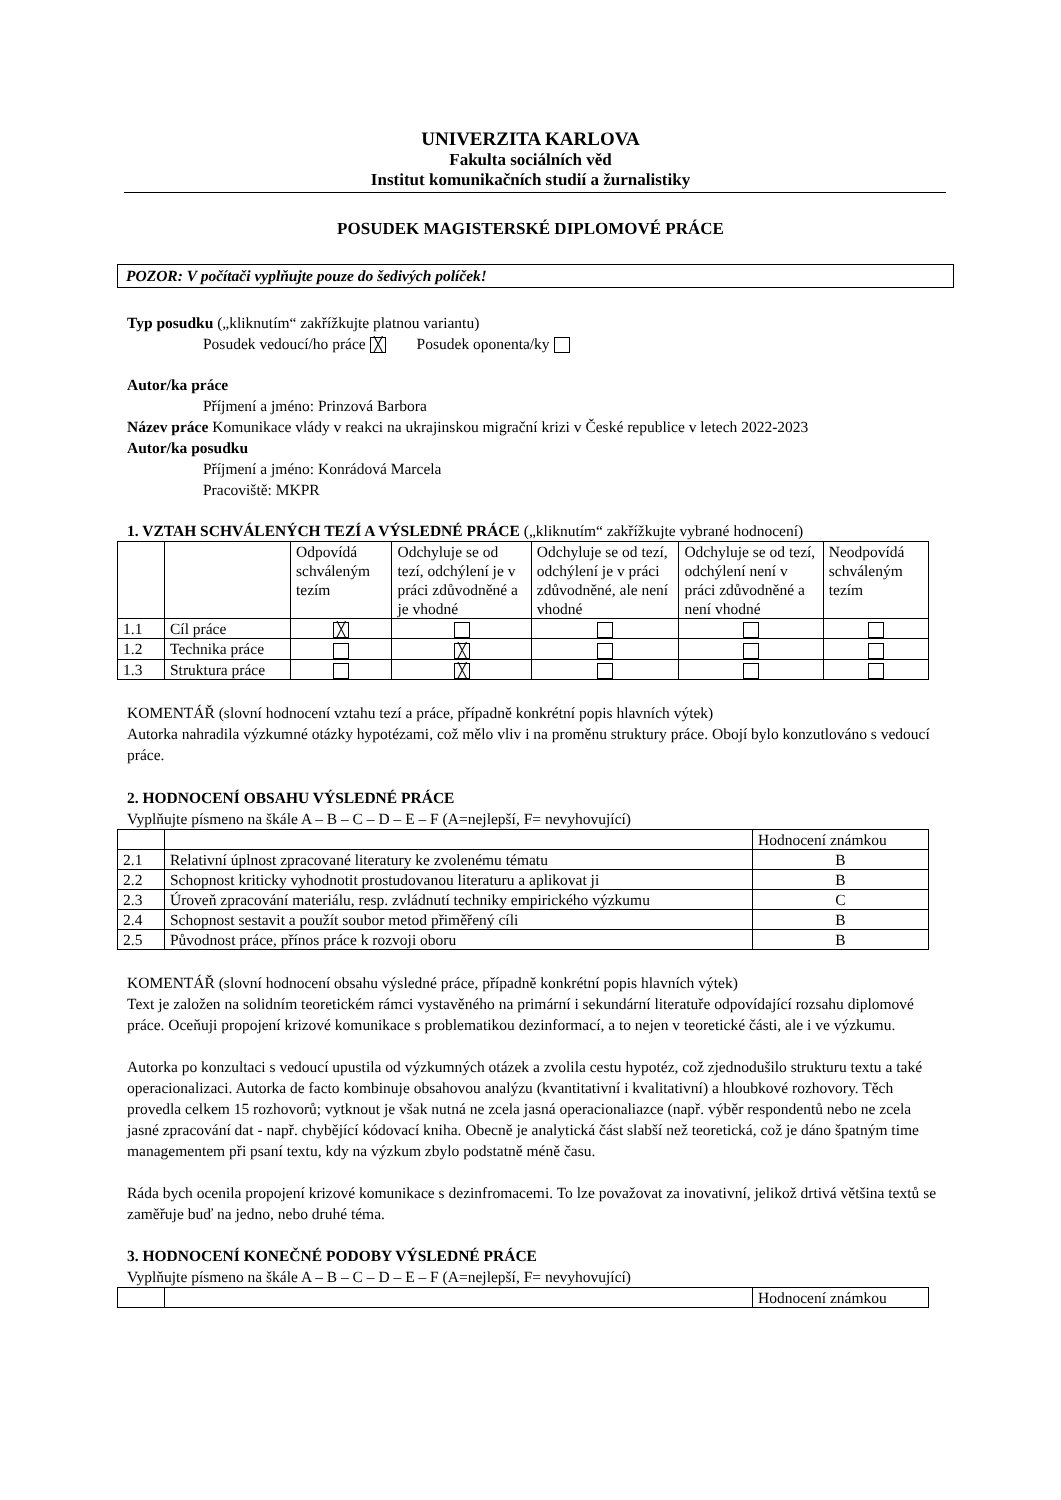UNIVERZITA KARLOVA
Fakulta sociálních věd
Institut komunikačních studií a žurnalistiky
POSUDEK MAGISTERSKÉ DIPLOMOVÉ PRÁCE
POZOR: V počítači vyplňujte pouze do šedivých políček!
Typ posudku („kliknutím“ zakřížkujte platnou variantu)
Posudek vedoucí/ho práce ╳ Posudek oponenta/ky
Autor/ka práce
Příjmení a jméno: Prinzová Barbora
Název práce Komunikace vlády v reakci na ukrajinskou migrační krizi v České republice v letech 2022-2023
Autor/ka posudku
Příjmení a jméno: Konrádová Marcela
Pracoviště: MKPR
1. VZTAH SCHVÁLENÝCH TEZÍ A VÝSLEDNÉ PRÁCE („kliknutím“ zakřížkujte vybrané hodnocení)
| | | Odpovídá schváleným tezím | Odchyluje se od tezí, odchýlení je v práci zdůvodněné a je vhodné | Odchyluje se od tezí, odchýlení je v práci zdůvodněné, ale není vhodné | Odchyluje se od tezí, odchýlení není v práci zdůvodněné a není vhodné | Neodpovídá schváleným tezím |
| --- | --- | --- | --- | --- | --- | --- |
| 1.1 | Cíl práce | ╳ | | | | |
| 1.2 | Technika práce | | ╳ | | | |
| 1.3 | Struktura práce | | ╳ | | | |
KOMENTÁŘ (slovní hodnocení vztahu tezí a práce, případně konkrétní popis hlavních výtek)
Autorka nahradila výzkumné otázky hypotézami, což mělo vliv i na proměnu struktury práce. Obojí bylo konzutlováno s vedoucí práce.
2. HODNOCENÍ OBSAHU VÝSLEDNÉ PRÁCE
Vyplňujte písmeno na škále A – B – C – D – E – F (A=nejlepší, F= nevyhovující)
| | | Hodnocení známkou |
| 2.1 | Relativní úplnost zpracované literatury ke zvolenému tématu | B |
| 2.2 | Schopnost kriticky vyhodnotit prostudovanou literaturu a aplikovat ji | B |
| 2.3 | Úroveň zpracování materiálu, resp. zvládnutí techniky empirického výzkumu | C |
| 2.4 | Schopnost sestavit a použít soubor metod přiměřený cíli | B |
| 2.5 | Původnost práce, přínos práce k rozvoji oboru | B |
KOMENTÁŘ (slovní hodnocení obsahu výsledné práce, případně konkrétní popis hlavních výtek)
Text je založen na solidním teoretickém rámci vystavěného na primární i sekundární literatuře odpovídající rozsahu diplomové práce. Oceňuji propojení krizové komunikace s problematikou dezinformací, a to nejen v teoretické části, ale i ve výzkumu.
Autorka po konzultaci s vedoucí upustila od výzkumných otázek a zvolila cestu hypotéz, což zjednodušilo strukturu textu a také operacionalizaci. Autorka de facto kombinuje obsahovou analýzu (kvantitativní i kvalitativní) a hloubkové rozhovory. Těch provedla celkem 15 rozhovorů; vytknout je však nutná ne zcela jasná operacionaliazce (např. výběr respondentů nebo ne zcela jasné zpracování dat - např. chybějící kódovací kniha. Obecně je analytická část slabší než teoretická, což je dáno špatným time managementem při psaní textu, kdy na výzkum zbylo podstatně méně času.
Ráda bych ocenila propojení krizové komunikace s dezinfromacemi. To lze považovat za inovativní, jelikož drtivá většina textů se zaměřuje buď na jedno, nebo druhé téma.
3. HODNOCENÍ KONEČNÉ PODOBY VÝSLEDNÉ PRÁCE
Vyplňujte písmeno na škále A – B – C – D – E – F (A=nejlepší, F= nevyhovující)
| | | Hodnocení známkou |